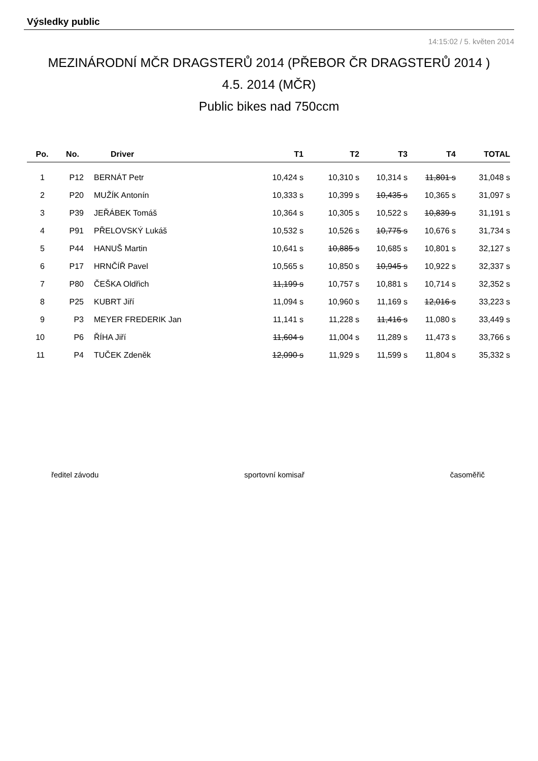Výsledky public
14:15:02 / 5. květen 2014
MEZINÁRODNÍ MČR DRAGSTERŮ 2014 (PŘEBOR ČR DRAGSTERŮ 2014 )
4.5. 2014 (MČR)
Public bikes nad 750ccm
| Po. | No. | Driver | T1 | T2 | T3 | T4 | TOTAL |
| --- | --- | --- | --- | --- | --- | --- | --- |
| 1 | P12 | BERNÁT Petr | 10,424 s | 10,310 s | 10,314 s | 11,801 s | 31,048 s |
| 2 | P20 | MUŽÍK Antonín | 10,333 s | 10,399 s | 10,435 s | 10,365 s | 31,097 s |
| 3 | P39 | JEŘÁBEK Tomáš | 10,364 s | 10,305 s | 10,522 s | 10,839 s | 31,191 s |
| 4 | P91 | PŘELOVSKÝ Lukáš | 10,532 s | 10,526 s | 10,775 s | 10,676 s | 31,734 s |
| 5 | P44 | HANUŠ Martin | 10,641 s | 10,885 s | 10,685 s | 10,801 s | 32,127 s |
| 6 | P17 | HRNČÍŘ Pavel | 10,565 s | 10,850 s | 10,945 s | 10,922 s | 32,337 s |
| 7 | P80 | ČEŠKA Oldřich | 11,199 s | 10,757 s | 10,881 s | 10,714 s | 32,352 s |
| 8 | P25 | KUBRT Jiří | 11,094 s | 10,960 s | 11,169 s | 12,016 s | 33,223 s |
| 9 | P3 | MEYER FREDERIK Jan | 11,141 s | 11,228 s | 11,416 s | 11,080 s | 33,449 s |
| 10 | P6 | ŘÍHA Jiří | 11,604 s | 11,004 s | 11,289 s | 11,473 s | 33,766 s |
| 11 | P4 | TUČEK Zdeněk | 12,090 s | 11,929 s | 11,599 s | 11,804 s | 35,332 s |
ředitel závodu sportovní komisař časoměřič